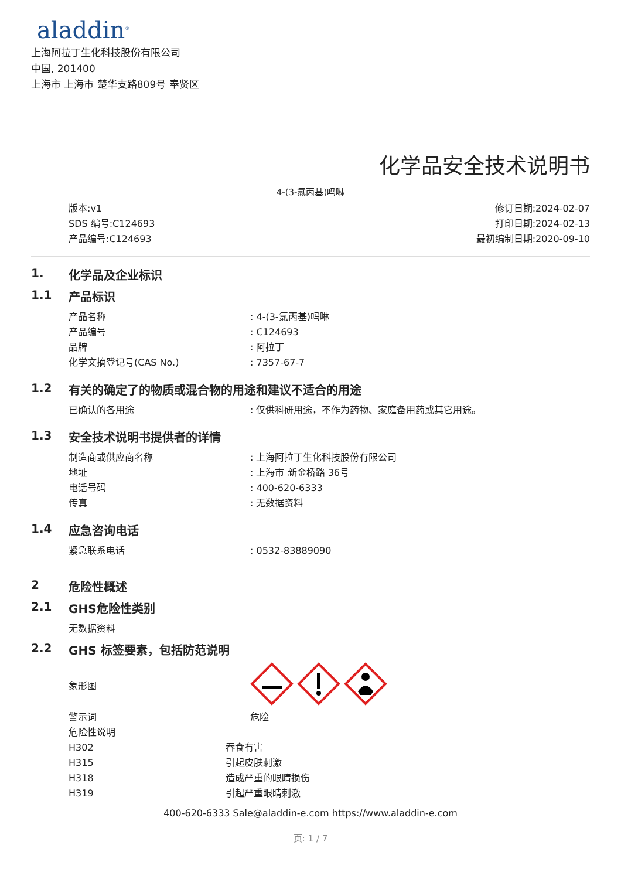aladdin<sup>®</sup>
上海阿拉丁生化科技股份有限公司
中国, 201400
上海市 上海市 楚华支路809号 奉贤区
化学品安全技术说明书
4-(3-氯丙基)吗啉
版本:v1
SDS 编号:C124693
产品编号:C124693
修订日期:2024-02-07
打印日期:2024-02-13
最初编制日期:2020-09-10
1. 化学品及企业标识
1.1 产品标识
产品名称: 4-(3-氯丙基)吗啉
产品编号: C124693
品牌: 阿拉丁
化学文摘登记号(CAS No.): 7357-67-7
1.2 有关的确定了的物质或混合物的用途和建议不适合的用途
已确认的各用途: 仅供科研用途，不作为药物、家庭备用药或其它用途。
1.3 安全技术说明书提供者的详情
制造商或供应商名称: 上海阿拉丁生化科技股份有限公司
地址: 上海市 新金桥路 36号
电话号码: 400-620-6333
传真: 无数据资料
1.4 应急咨询电话
紧急联系电话: 0532-83889090
2 危险性概述
2.1 GHS危险性类别
无数据资料
2.2 GHS 标签要素，包括防范说明
象形图
警示词 危险
危险性说明
H302 吞食有害
H315 引起皮肤刺激
H318 造成严重的眼睛损伤
H319 引起严重眼睛刺激
400-620-6333 Sale@aladdin-e.com https://www.aladdin-e.com
页: 1 / 7